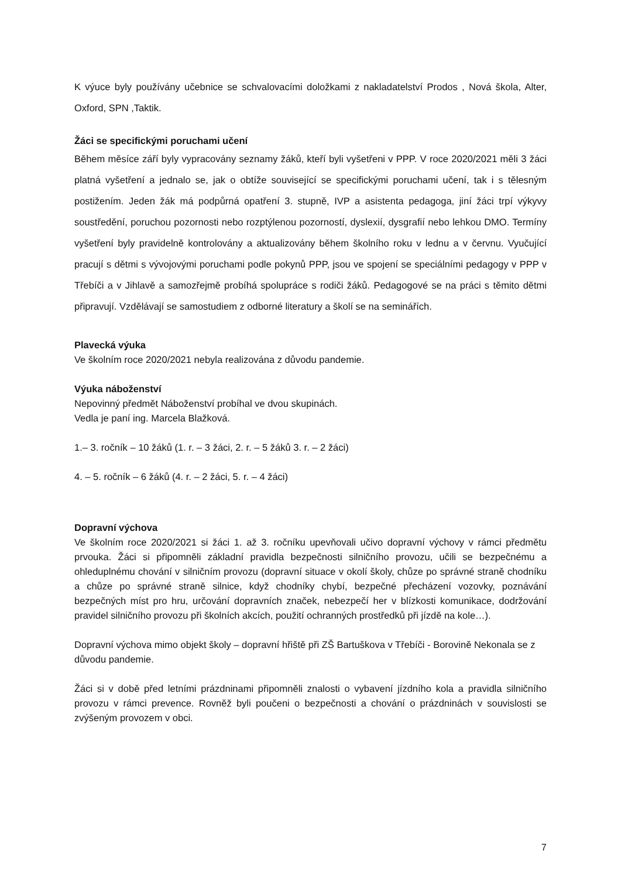K výuce byly používány učebnice se schvalovacími doložkami z nakladatelství Prodos , Nová škola, Alter, Oxford, SPN ,Taktik.
Žáci se specifickými poruchami učení
Během měsíce září byly vypracovány seznamy žáků, kteří byli vyšetřeni v PPP. V roce 2020/2021 měli 3 žáci platná vyšetření a jednalo se, jak o obtíže související se specifickými poruchami učení, tak i s tělesným postižením. Jeden žák má podpůrná opatření 3. stupně, IVP a asistenta pedagoga, jiní žáci trpí výkyvy soustředění, poruchou pozornosti nebo rozptýlenou pozorností, dyslexií, dysgrafií nebo lehkou DMO. Termíny vyšetření byly pravidelně kontrolovány a aktualizovány během školního roku v lednu a v červnu. Vyučující pracují s dětmi s vývojovými poruchami podle pokynů PPP, jsou ve spojení se speciálními pedagogy v PPP v Třebíči a v Jihlavě a samozřejmě probíhá spolupráce s rodiči žáků. Pedagogové se na práci s těmito dětmi připravují. Vzdělávají se samostudiem z odborné literatury a školí se na seminářích.
Plavecká výuka
Ve školním roce 2020/2021 nebyla realizována z důvodu pandemie.
Výuka náboženství
Nepovinný předmět Náboženství probíhal ve dvou skupinách.
Vedla je paní ing. Marcela Blažková.
1.– 3. ročník – 10 žáků (1. r. – 3 žáci, 2. r. – 5 žáků 3. r. – 2 žáci)
4. – 5. ročník – 6 žáků (4. r. – 2 žáci, 5. r. – 4 žáci)
Dopravní výchova
Ve školním roce 2020/2021 si žáci 1. až 3. ročníku upevňovali učivo dopravní výchovy v rámci předmětu prvouka. Žáci si připomněli základní pravidla bezpečnosti silničního provozu, učili se bezpečnému a ohleduplnému chování v silničním provozu (dopravní situace v okolí školy, chůze po správné straně chodníku a chůze po správné straně silnice, když chodníky chybí, bezpečné přecházení vozovky, poznávání bezpečných míst pro hru, určování dopravních značek, nebezpečí her v blízkosti komunikace, dodržování pravidel silničního provozu při školních akcích, použití ochranných prostředků při jízdě na kole…).
Dopravní výchova mimo objekt školy – dopravní hřiště při ZŠ Bartuškova v Třebíči - Borovině Nekonala se z důvodu pandemie.
Žáci si v době před letními prázdninami připomněli znalosti o vybavení jízdního kola a pravidla silničního provozu v rámci prevence. Rovněž byli poučeni o bezpečnosti a chování o prázdninách v souvislosti se zvýšeným provozem v obci.
7